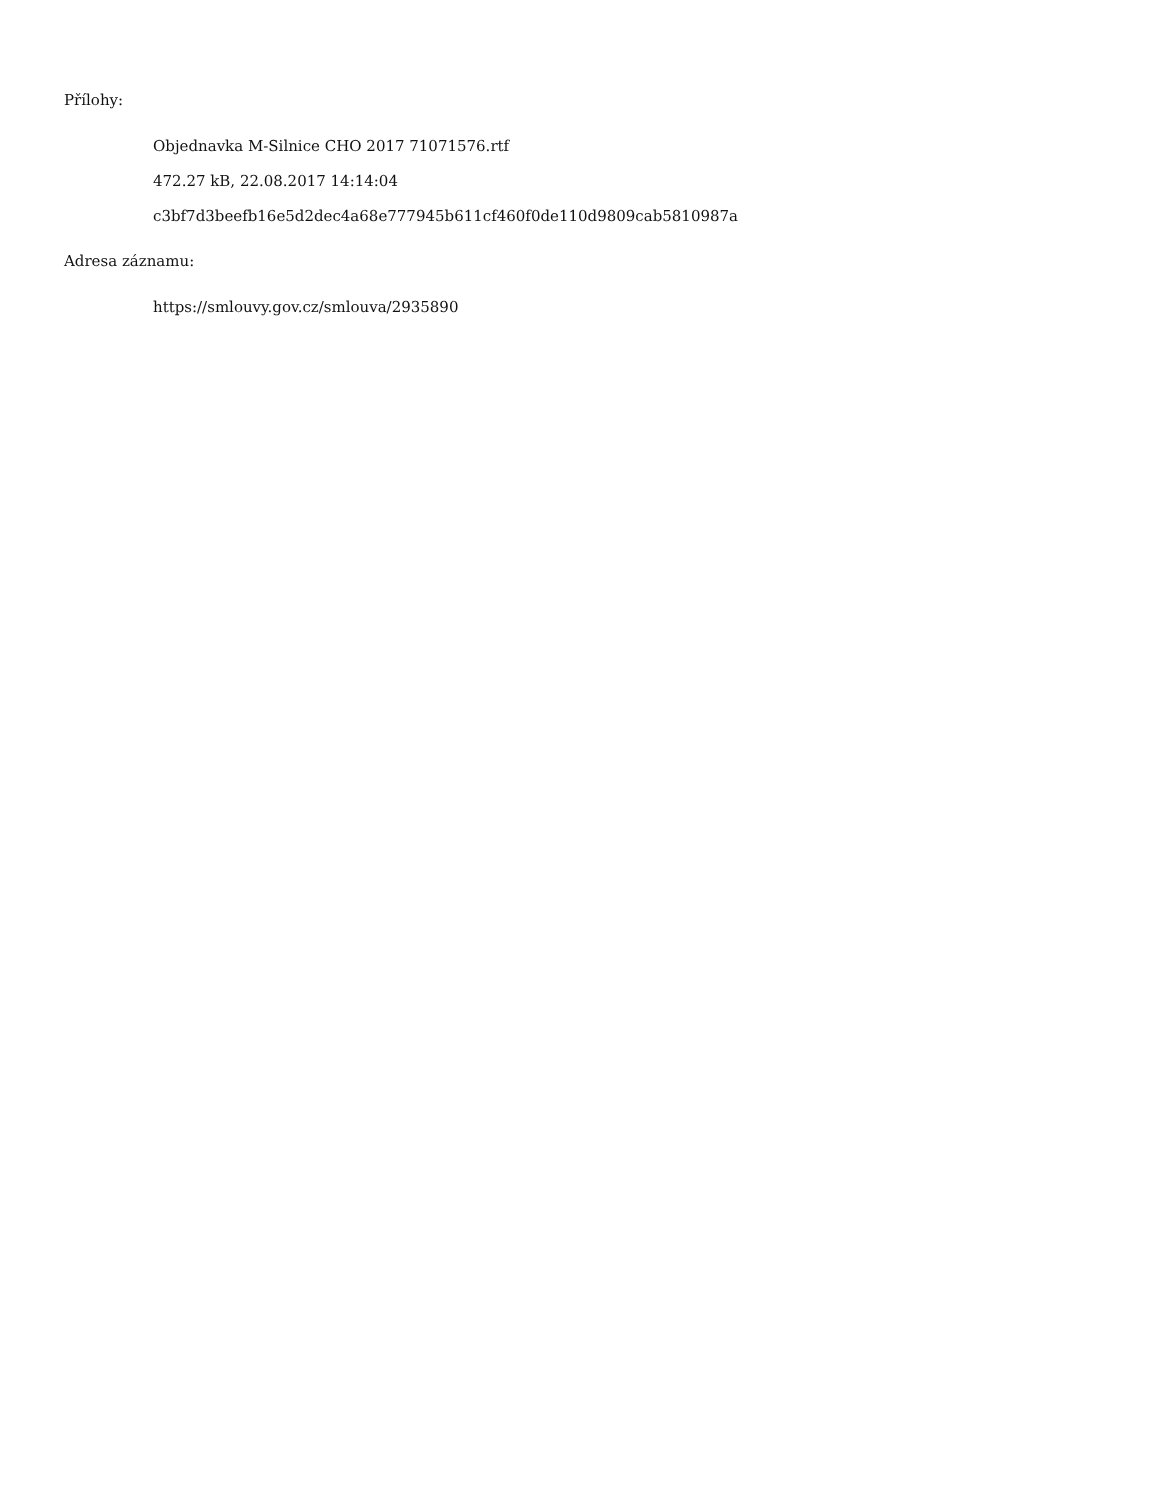Přílohy:
Objednavka M-Silnice CHO 2017 71071576.rtf
472.27 kB, 22.08.2017 14:14:04
c3bf7d3beefb16e5d2dec4a68e777945b611cf460f0de110d9809cab5810987a
Adresa záznamu:
https://smlouvy.gov.cz/smlouva/2935890